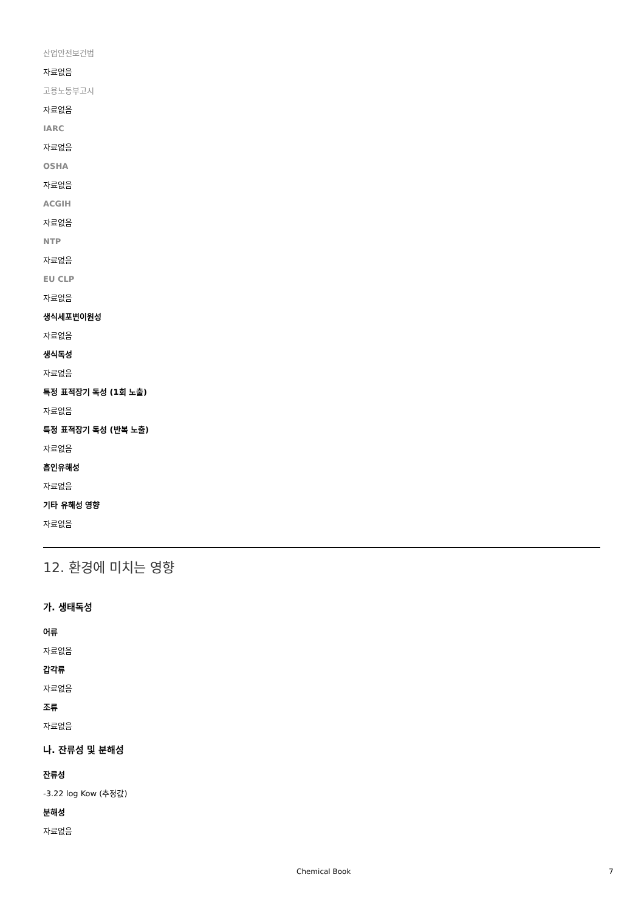산업안전보건법
자료없음
고용노동부고시
자료없음
IARC
자료없음
OSHA
자료없음
ACGIH
자료없음
NTP
자료없음
EU CLP
자료없음
생식세포변이원성
자료없음
생식독성
자료없음
특정 표적장기 독성 (1회 노출)
자료없음
특정 표적장기 독성 (반복 노출)
자료없음
흡인유해성
자료없음
기타 유해성 영향
자료없음
12. 환경에 미치는 영향
가. 생태독성
어류
자료없음
갑각류
자료없음
조류
자료없음
나. 잔류성 및 분해성
잔류성
-3.22 log Kow (추정값)
분해성
자료없음
Chemical Book 7